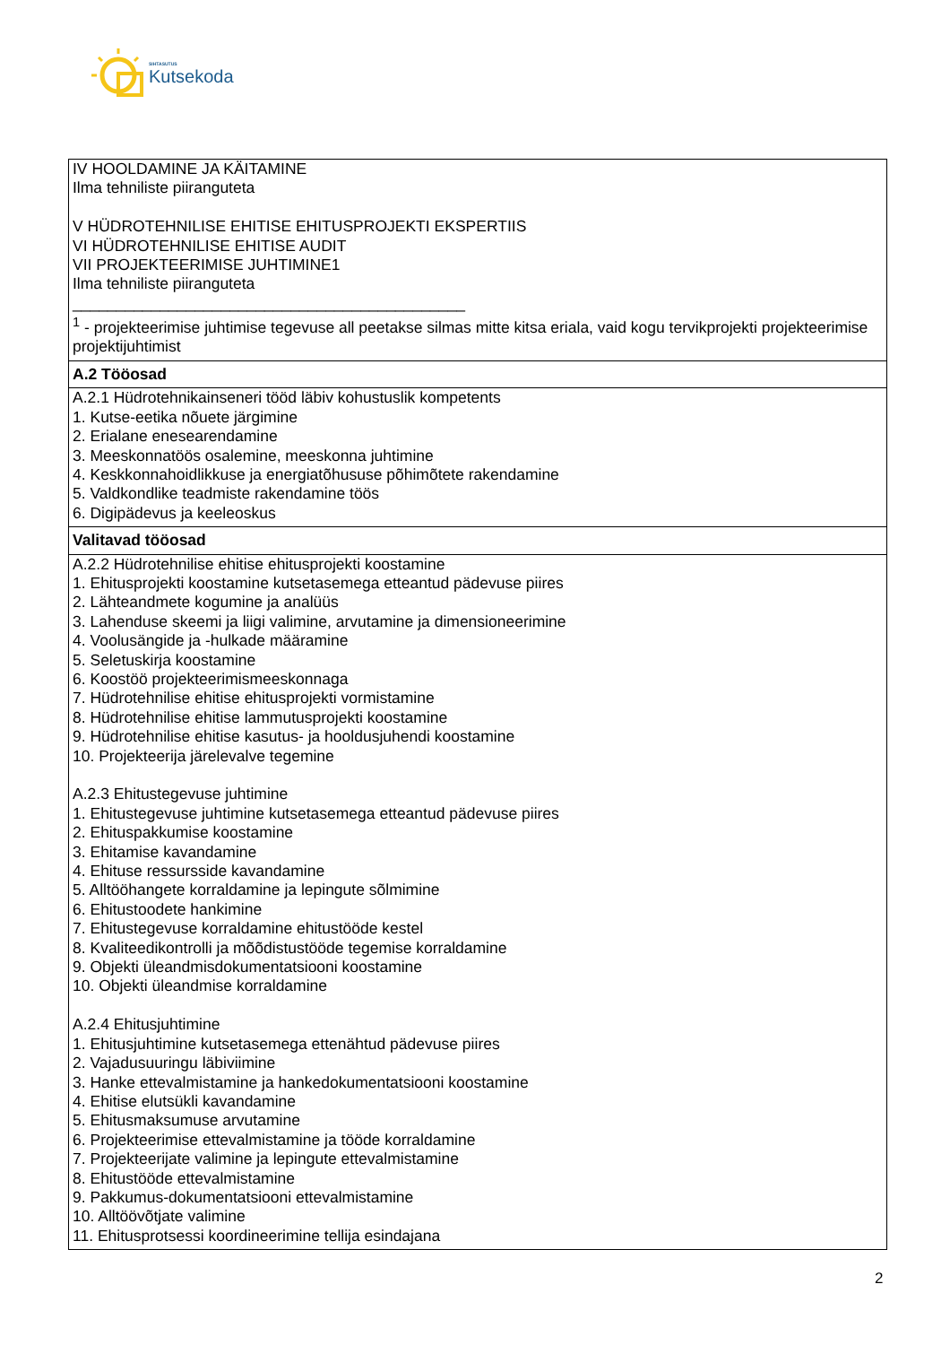SIHTASUTUS
Kutsekoda
| IV HOOLDAMINE JA KÄITAMINE Ilma tehniliste piiranguteta V HÜDROTEHNILISE EHITISE EHITUSPROJEKTI EKSPERTIIS VI HÜDROTEHNILISE EHITISE AUDIT VII PROJEKTEERIMISE JUHTIMINE1 Ilma tehniliste piiranguteta _____________________________________________ <sup>1</sup> - projekteerimise juhtimise tegevuse all peetakse silmas mitte kitsa eriala, vaid kogu tervikprojekti projekteerimise projektijuhtimist |
| A.2 Tööosad |
| A.2.1 Hüdrotehnikainseneri tööd läbiv kohustuslik kompetents 1. Kutse-eetika nõuete järgimine 2. Erialane enesearendamine 3. Meeskonnatöös osalemine, meeskonna juhtimine 4. Keskkonnahoidlikkuse ja energiatõhususe põhimõtete rakendamine 5. Valdkondlike teadmiste rakendamine töös 6. Digipädevus ja keeleoskus |
| Valitavad tööosad |
| A.2.2 Hüdrotehnilise ehitise ehitusprojekti koostamine 1. Ehitusprojekti koostamine kutsetasemega etteantud pädevuse piires 2. Lähteandmete kogumine ja analüüs 3. Lahenduse skeemi ja liigi valimine, arvutamine ja dimensioneerimine 4. Voolusängide ja -hulkade määramine 5. Seletuskirja koostamine 6. Koostöö projekteerimismeeskonnaga 7. Hüdrotehnilise ehitise ehitusprojekti vormistamine 8. Hüdrotehnilise ehitise lammutusprojekti koostamine 9. Hüdrotehnilise ehitise kasutus- ja hooldusjuhendi koostamine 10. Projekteerija järelevalve tegemine A.2.3 Ehitustegevuse juhtimine 1. Ehitustegevuse juhtimine kutsetasemega etteantud pädevuse piires 2. Ehituspakkumise koostamine 3. Ehitamise kavandamine 4. Ehituse ressursside kavandamine 5. Alltööhangete korraldamine ja lepingute sõlmimine 6. Ehitustoodete hankimine 7. Ehitustegevuse korraldamine ehitustööde kestel 8. Kvaliteedikontrolli ja mõõdistustööde tegemise korraldamine 9. Objekti üleandmisdokumentatsiooni koostamine 10. Objekti üleandmise korraldamine A.2.4 Ehitusjuhtimine 1. Ehitusjuhtimine kutsetasemega ettenähtud pädevuse piires 2. Vajadusuuringu läbiviimine 3. Hanke ettevalmistamine ja hankedokumentatsiooni koostamine 4. Ehitise elutsükli kavandamine 5. Ehitusmaksumuse arvutamine 6. Projekteerimise ettevalmistamine ja tööde korraldamine 7. Projekteerijate valimine ja lepingute ettevalmistamine 8. Ehitustööde ettevalmistamine 9. Pakkumus-dokumentatsiooni ettevalmistamine 10. Alltöövõtjate valimine 11. Ehitusprotsessi koordineerimine tellija esindajana |
2